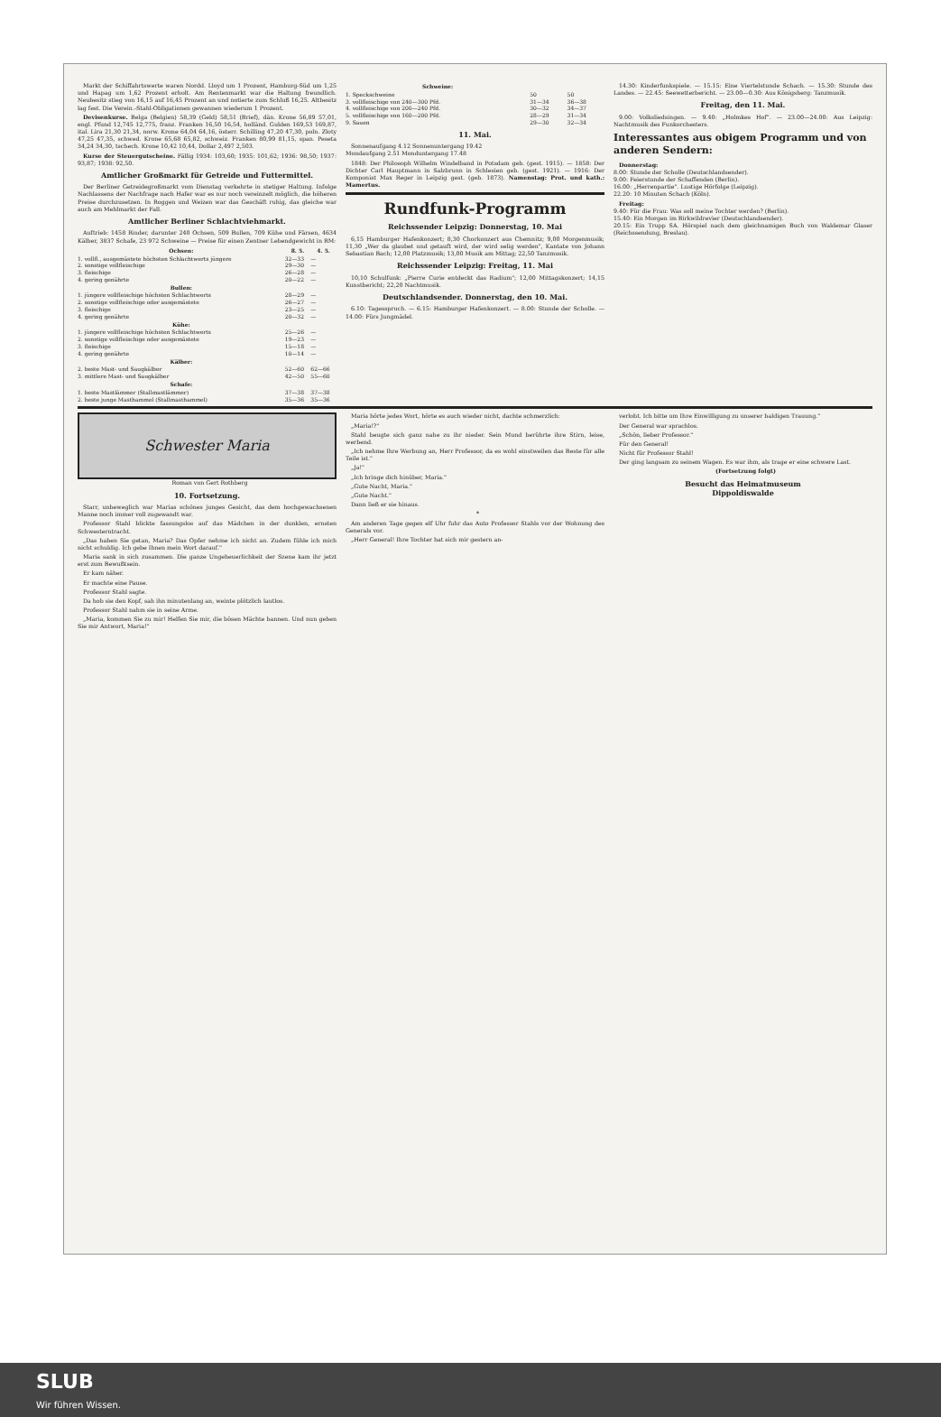Markt der Schiffahrtswerte waren Nordd. Lloyd um 1 Prozent, Hamburg-Süd um 1,25 und Hapag um 1,62 Prozent erholt. Am Rentenmarkt war die Haltung freundlich. Neubesitz stieg von 16,15 auf 16,45 Prozent an und notierte zum Schluß 16,25. Altbesitz lag fest. Die Verein.-Stahl-Obligationen gewannen wiederum 1 Prozent.
Devisenkurse. Belga (Belgien) 58,39 (Geld) 58,51 (Brief), dän. Krone 56,89 57,01, engl. Pfund 12,745 12,775, franz. Franken 16,50 16,54, holländ. Gulden 169,53 169,87, ital. Lira 21,30 21,34, norw. Krone 64,04 64,16, österr. Schilling 47,20 47,30, poln. Zloty 47,25 47,35, schwed. Krone 65,68 65,82, schweiz. Franken 80,99 81,15, span. Peseta 34,24 34,30, tschech. Krone 10,42 10,44, Dollar 2,497 2,503.
Kurse der Steuergutscheine. Fällig 1934: 103,60; 1935: 101,62; 1936: 98,50; 1937: 93,87; 1938: 92,50.
Amtlicher Großmarkt für Getreide und Futtermittel.
Der Berliner Getreidegroßmarkt vom Dienstag verkehrte in stetiger Haltung. Infolge Nachlassens der Nachfrage nach Hafer war es nur noch vereinzelt möglich, die höheren Preise durchzusetzen. In Roggen und Weizen war das Geschäft ruhig, das gleiche war auch am Mehlmarkt der Fall.
Amtlicher Berliner Schlachtviehmarkt.
Auftrieb: 1458 Rinder, darunter 240 Ochsen, 509 Bullen, 709 Kühe und Färsen, 4634 Kälber, 3837 Schafe, 23 972 Schweine — Preise für einen Zentner Lebendgewicht in RM:
| Ochsen: | 8. 5. | 4. 5. |
| --- | --- | --- |
| 1. vollfl., ausgemästete höchsten Schlachtwerts jüngere | 32—33 | — |
| 2. sonstige vollfleischige | 29—30 | — |
| 3. fleischige | 26—28 | — |
| 4. gering genährte | 20—22 | — |
| Bullen: | | |
| 1. jüngere vollfleischige höchsten Schlachtwerts | 28—29 | — |
| 2. sonstige vollfleischige oder ausgemästete | 26—27 | — |
| 3. fleischige | 23—25 | — |
| 4. gering genährte | 20—32 | — |
| Kühe: | | |
| 1. jüngere vollfleischige höchsten Schlachtwerts | 25—26 | — |
| 2. sonstige vollfleischige oder ausgemästete | 19—23 | — |
| 3. fleischige | 15—18 | — |
| 4. gering genährte | 10—14 | — |
| Kälber: | | |
| 2. beste Mast- und Saugkälber | 52—60 | 62—66 |
| 3. mittlere Mast- und Saugkälber | 42—50 | 55—60 |
| Schafe: | | |
| 1. beste Mastlämmer (Stallmastlämmer) | 37—38 | 37—38 |
| 2. beste junge Masthammel (Stallmasthammel) | 35—36 | 35—36 |
| Schweine: | | |
| 1. Speckschweine | 50 | 50 |
| 3. vollfleischige von 240—300 Pfd. | 31—34 | 36—38 |
| 4. vollfleischige von 200—240 Pfd. | 30—32 | 34—37 |
| 5. vollfleischige von 160—200 Pfd. | 28—29 | 31—34 |
| 9. Sauen | 29—30 | 32—34 |
11. Mai.
Sonnenaufgang 4.12 Sonnenuntergang 19.42
Mondaufgang 2.51 Monduntergang 17.48
1848: Der Philosoph Wilhelm Windelband in Potsdam geb. (gest. 1915). — 1858: Der Dichter Carl Hauptmann in Salzbrunn in Schlesien geb. (gest. 1921). — 1916: Der Komponist Max Reger in Leipzig gest. (geb. 1873). Namenstag: Prot. und kath.: Mamertus.
Rundfunk-Programm
Reichssender Leipzig: Donnerstag, 10. Mai
6,15 Hamburger Hafenkonzert; 8,30 Chorkonzert aus Chemnitz; 9,00 Morgenmusik; 11,30 „Wer da glaubet und getauft wird, der wird selig werden", Kantate von Johann Sebastian Bach; 12,00 Platzmusik; 13,00 Musik am Mittag; 22,50 Tanzmusik.
Reichssender Leipzig: Freitag, 11. Mai
10,10 Schulfunk: „Pierre Curie entdeckt das Radium"; 12,00 Mittagskonzert; 14,15 Kunstbericht; 22,20 Nachtmusik.
Deutschlandsender. Donnerstag, den 10. Mai.
6.10: Tagesspruch. — 6.15: Hamburger Hafenkonzert. — 8.00: Stunde der Scholle. — 14.00: Fürs Jungmädel.
14.30: Kinderfunkspiele. — 15.15: Eine Viertelstunde Schach. — 15.30: Stunde des Landes. — 22.45: Seewetterbericht. — 23.00—0.30: Aus Königsberg: Tanzmusik.
Freitag, den 11. Mai.
9.00: Volksliedsingen. — 9.40: „Holmkes Hof". — 23.00—24.00: Aus Leipzig: Nachtmusik des Funkorchesters.
Interessantes aus obigem Programm und von anderen Sendern:
Donnerstag:
8.00: Stunde der Scholle (Deutschlandsender).
9.00: Feierstunde der Schaffenden (Berlin).
16.00: „Herrenpartie". Lustige Hörfolge (Leipzig).
22.20: 10 Minuten Schach (Köln).
Freitag:
9.40: Für die Frau: Was soll meine Tochter werden? (Berlin).
15.40: Ein Morgen im Birkwildrevier (Deutschlandsender).
20.15: Ein Trupp SA. Hörspiel nach dem gleichnamigen Buch von Waldemar Glaser (Reichssendung, Breslau).
Schwester Maria
Roman von Gert Rothberg
10. Fortsetzung.
Starr, unbeweglich war Marias schönes junges Gesicht, das dem hochgewachsenen Manne noch immer voll zugewandt war.
Professor Stahl blickte fassungslos auf das Mädchen in der dunklen, ernsten Schwesterntracht.
„Das haben Sie getan, Maria? Das Opfer nehme ich nicht an. Zudem fühle ich mich nicht schuldig. Ich gebe Ihnen mein Wort darauf."
Maria sank in sich zusammen. Die ganze Ungeheuerlichkeit der Szene kam ihr jetzt erst zum Bewußtsein.
Er kam näher.
Er machte eine Pause.
Professor Stahl sagte.
Da hob sie den Kopf, sah ihn minutenlang an, weinte plötzlich lautlos.
Professor Stahl nahm sie in seine Arme.
„Maria, kommen Sie zu mir! Helfen Sie mir, die bösen Mächte bannen. Und nun geben Sie mir Antwort, Maria!"
Maria hörte jedes Wort, hörte es auch wieder nicht, dachte schmerzlich:
„Maria!?"
Stahl beugte sich ganz nahe zu ihr nieder. Sein Mund berührte ihre Stirn, leise, werbend.
„Ich nehme Ihre Werbung an, Herr Professor, da es wohl einstweilen das Beste für alle Teile ist."
„Ja!"
„Ich bringe dich hinüber, Maria."
„Gute Nacht, Maria."
„Gute Nacht."
Dann ließ er sie hinaus.
*
Am anderen Tage gegen elf Uhr fuhr das Auto Professor Stahls vor der Wohnung des Generals vor.
„Herr General! Ihre Tochter hat sich mir gestern an-
verlobt. Ich bitte um Ihre Einwilligung zu unserer baldigen Trauung."
Der General war sprachlos.
„Schön, lieber Professor."
Für den General!
Nicht für Professor Stahl!
Der ging langsam zu seinem Wagen. Es war ihm, als trage er eine schwere Last.
(Fortsetzung folgt)
Besucht das Heimatmuseum
Dippoldiswalde
SLUB
Wir führen Wissen.